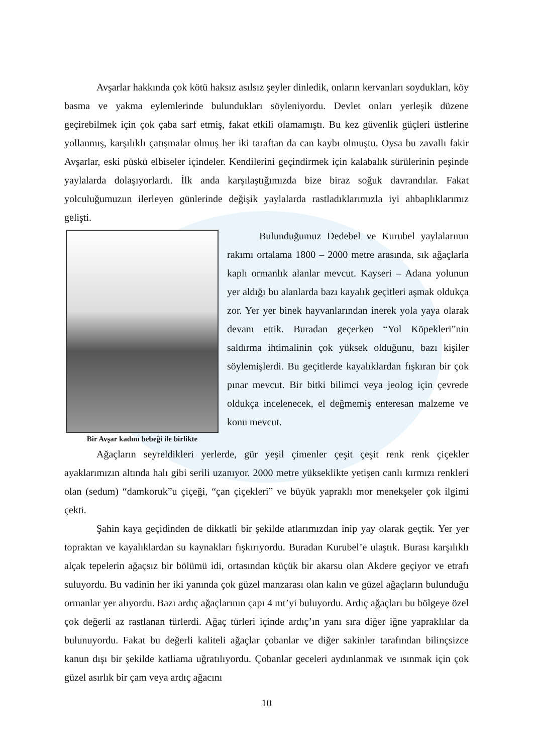Avşarlar hakkında çok kötü haksız asılsız şeyler dinledik, onların kervanları soydukları, köy basma ve yakma eylemlerinde bulundukları söyleniyordu. Devlet onları yerleşik düzene geçirebilmek için çok çaba sarf etmiş, fakat etkili olamamıştı. Bu kez güvenlik güçleri üstlerine yollanmış, karşılıklı çatışmalar olmuş her iki taraftan da can kaybı olmuştu. Oysa bu zavallı fakir Avşarlar, eski püskü elbiseler içindeler. Kendilerini geçindirmek için kalabalık sürülerinin peşinde yaylalarda dolaşıyorlardı. İlk anda karşılaştığımızda bize biraz soğuk davrandılar. Fakat yolculuğumuzun ilerleyen günlerinde değişik yaylalarda rastladıklarımızla iyi ahbaplıklarımız gelişti.
Bir Avşar kadını bebeği ile birlikte
Bulunduğumuz Dedebel ve Kurubel yaylalarının rakımı ortalama 1800 – 2000 metre arasında, sık ağaçlarla kaplı ormanlık alanlar mevcut. Kayseri – Adana yolunun yer aldığı bu alanlarda bazı kayalık geçitleri aşmak oldukça zor. Yer yer binek hayvanlarından inerek yola yaya olarak devam ettik. Buradan geçerken “Yol Köpekleri”nin saldırma ihtimalinin çok yüksek olduğunu, bazı kişiler söylemişlerdi. Bu geçitlerde kayalıklardan fışkıran bir çok pınar mevcut. Bir bitki bilimci veya jeolog için çevrede oldukça incelenecek, el değmemiş enteresan malzeme ve konu mevcut.
Ağaçların seyreldikleri yerlerde, gür yeşil çimenler çeşit çeşit renk renk çiçekler ayaklarımızın altında halı gibi serili uzanıyor. 2000 metre yükseklikte yetişen canlı kırmızı renkleri olan (sedum) “damkoruk”u çiçeği, “çan çiçekleri” ve büyük yapraklı mor menekşeler çok ilgimi çekti.
Şahin kaya geçidinden de dikkatli bir şekilde atlarımızdan inip yay olarak geçtik. Yer yer topraktan ve kayalıklardan su kaynakları fışkırıyordu. Buradan Kurubel’e ulaştık. Burası karşılıklı alçak tepelerin ağaçsız bir bölümü idi, ortasından küçük bir akarsu olan Akdere geçiyor ve etrafı suluyordu. Bu vadinin her iki yanında çok güzel manzarası olan kalın ve güzel ağaçların bulunduğu ormanlar yer alıyordu. Bazı ardıç ağaçlarının çapı 4 mt’yi buluyordu. Ardıç ağaçları bu bölgeye özel çok değerli az rastlanan türlerdi. Ağaç türleri içinde ardıç’ın yanı sıra diğer iğne yapraklılar da bulunuyordu. Fakat bu değerli kaliteli ağaçlar çobanlar ve diğer sakinler tarafından bilinçsizce kanun dışı bir şekilde katliama uğratılıyordu. Çobanlar geceleri aydınlanmak ve ısınmak için çok güzel asırlık bir çam veya ardıç ağacını
10